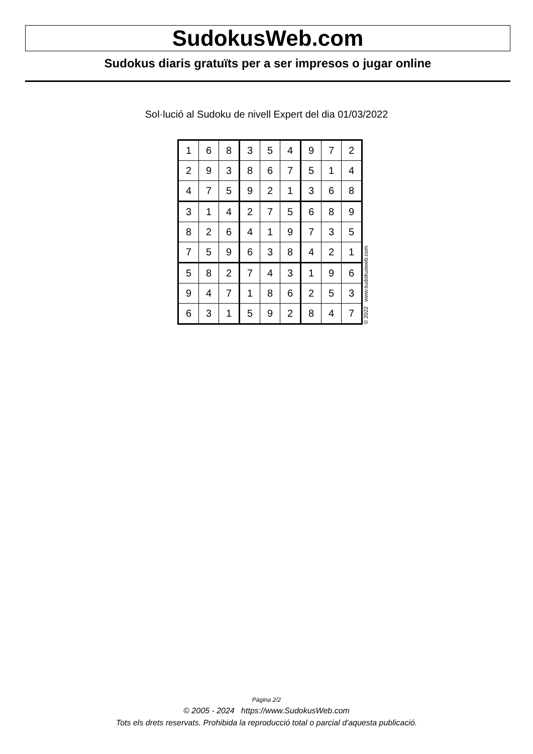SudokusWeb.com
Sudokus diaris gratuïts per a ser impresos o jugar online
Sol·lució al Sudoku de nivell Expert del dia 01/03/2022
| 1 | 6 | 8 | 3 | 5 | 4 | 9 | 7 | 2 |
| 2 | 9 | 3 | 8 | 6 | 7 | 5 | 1 | 4 |
| 4 | 7 | 5 | 9 | 2 | 1 | 3 | 6 | 8 |
| 3 | 1 | 4 | 2 | 7 | 5 | 6 | 8 | 9 |
| 8 | 2 | 6 | 4 | 1 | 9 | 7 | 3 | 5 |
| 7 | 5 | 9 | 6 | 3 | 8 | 4 | 2 | 1 |
| 5 | 8 | 2 | 7 | 4 | 3 | 1 | 9 | 6 |
| 9 | 4 | 7 | 1 | 8 | 6 | 2 | 5 | 3 |
| 6 | 3 | 1 | 5 | 9 | 2 | 8 | 4 | 7 |
© 2022 www.sudokusweb.com
Pàgina 2/2
© 2005 - 2024 https://www.SudokusWeb.com
Tots els drets reservats. Prohibida la reproducció total o parcial d'aquesta publicació.